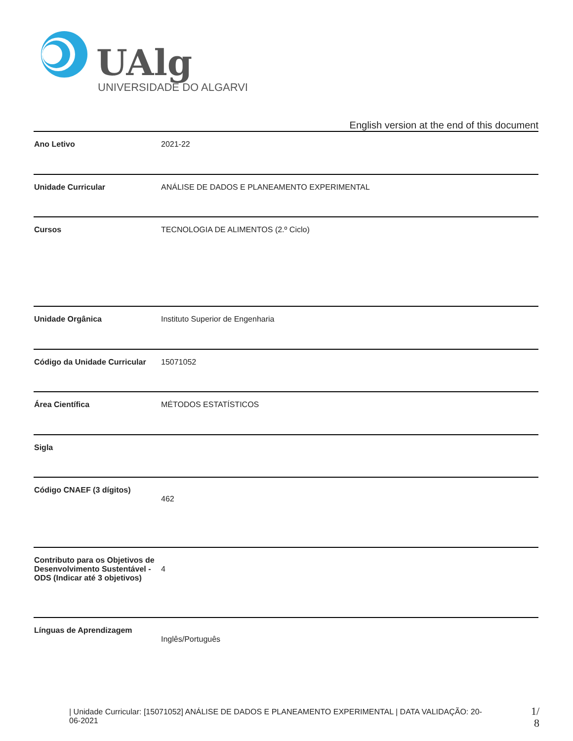UAlg
UNIVERSIDADE DO ALGARVE
English version at the end of this document
| Ano Letivo | 2021-22 |
| Unidade Curricular | ANÁLISE DE DADOS E PLANEAMENTO EXPERIMENTAL |
| Cursos | TECNOLOGIA DE ALIMENTOS (2.º Ciclo) |
| Unidade Orgânica | Instituto Superior de Engenharia |
| Código da Unidade Curricular | 15071052 |
| Área Científica | MÉTODOS ESTATÍSTICOS |
| Sigla | |
| Código CNAEF (3 dígitos) | 462 |
| Contributo para os Objetivos de Desenvolvimento Sustentável - ODS (Indicar até 3 objetivos) | 4 |
| Línguas de Aprendizagem | Inglês/Português |
| Unidade Curricular: [15071052] ANÁLISE DE DADOS E PLANEAMENTO EXPERIMENTAL | DATA VALIDAÇÃO: 20-06-2021
1/ 8